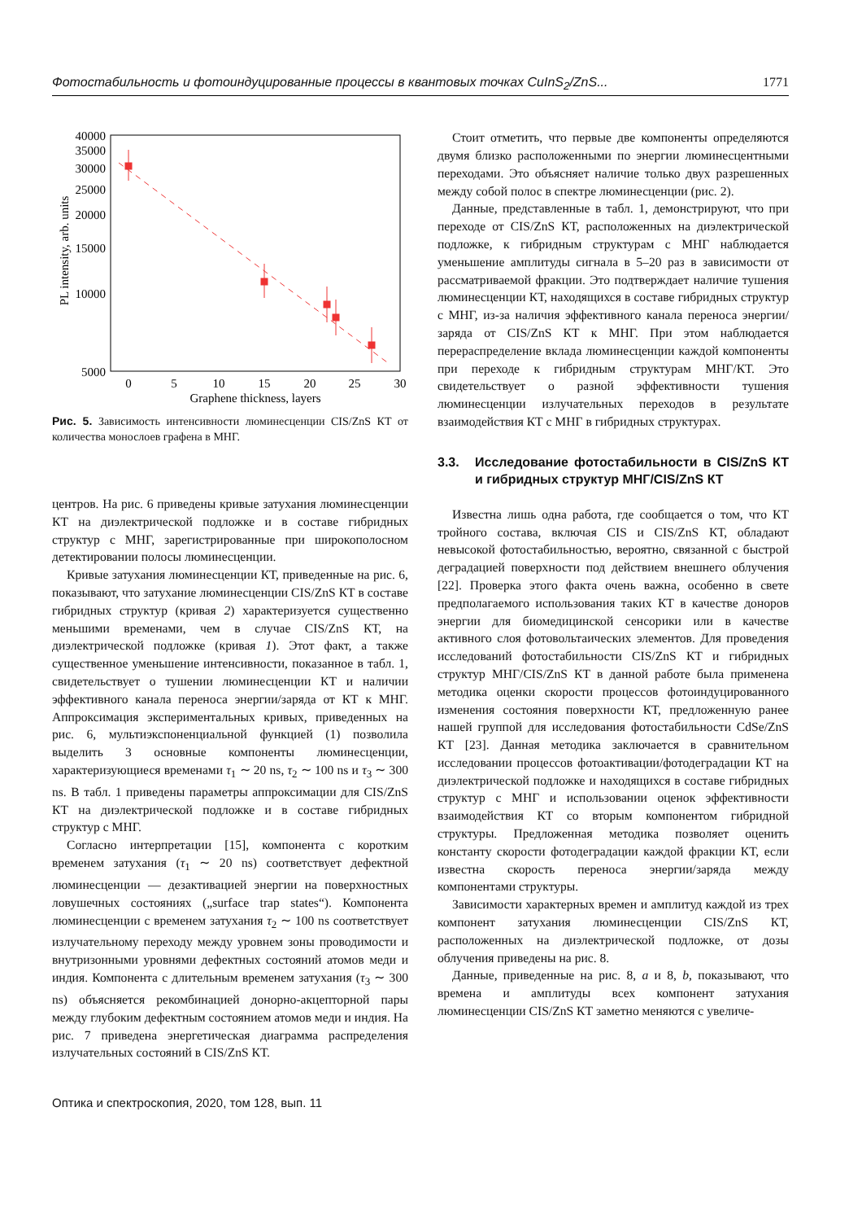Фотостабильность и фотоиндуцированные процессы в квантовых точках CuInS<sub>2</sub>/ZnS... 1771
40000
35000
30000
25000
20000
15000
10000
5000
0
5
10
15
20
25
30
Graphene thickness, layers
PL intensity, arb. units
Рис. 5. Зависимость интенсивности люминесценции CIS/ZnS КТ от количества монослоев графена в МНГ.
центров. На рис. 6 приведены кривые затухания люминесценции КТ на диэлектрической подложке и в составе гибридных структур с МНГ, зарегистрированные при широкополосном детектировании полосы люминесценции.
Кривые затухания люминесценции КТ, приведенные на рис. 6, показывают, что затухание люминесценции CIS/ZnS КТ в составе гибридных структур (кривая 2) характеризуется существенно меньшими временами, чем в случае CIS/ZnS КТ, на диэлектрической подложке (кривая 1). Этот факт, а также существенное уменьшение интенсивности, показанное в табл. 1, свидетельствует о тушении люминесценции КТ и наличии эффективного канала переноса энергии/заряда от КТ к МНГ. Аппроксимация экспериментальных кривых, приведенных на рис. 6, мультиэкспоненциальной функцией (1) позволила выделить 3 основные компоненты люминесценции, характеризующиеся временами τ<sub>1</sub> ∼ 20 ns, τ<sub>2</sub> ∼ 100 ns и τ<sub>3</sub> ∼ 300 ns. В табл. 1 приведены параметры аппроксимации для CIS/ZnS КТ на диэлектрической подложке и в составе гибридных структур с МНГ.
Согласно интерпретации [15], компонента с коротким временем затухания (τ<sub>1</sub> ∼ 20 ns) соответствует дефектной люминесценции — дезактивацией энергии на поверхностных ловушечных состояниях („surface trap states“). Компонента люминесценции с временем затухания τ<sub>2</sub> ∼ 100 ns соответствует излучательному переходу между уровнем зоны проводимости и внутризонными уровнями дефектных состояний атомов меди и индия. Компонента с длительным временем затухания (τ<sub>3</sub> ∼ 300 ns) объясняется рекомбинацией донорно-акцепторной пары между глубоким дефектным состоянием атомов меди и индия. На рис. 7 приведена энергетическая диаграмма распределения излучательных состояний в CIS/ZnS КТ.
Стоит отметить, что первые две компоненты определяются двумя близко расположенными по энергии люминесцентными переходами. Это объясняет наличие только двух разрешенных между собой полос в спектре люминесценции (рис. 2).
Данные, представленные в табл. 1, демонстрируют, что при переходе от CIS/ZnS КТ, расположенных на диэлектрической подложке, к гибридным структурам с МНГ наблюдается уменьшение амплитуды сигнала в 5–20 раз в зависимости от рассматриваемой фракции. Это подтверждает наличие тушения люминесценции КТ, находящихся в составе гибридных структур с МНГ, из-за наличия эффективного канала переноса энергии/заряда от CIS/ZnS КТ к МНГ. При этом наблюдается перераспределение вклада люминесценции каждой компоненты при переходе к гибридным структурам МНГ/КТ. Это свидетельствует о разной эффективности тушения люминесценции излучательных переходов в результате взаимодействия КТ с МНГ в гибридных структурах.
3.3. Исследование фотостабильности в CIS/ZnS КТ и гибридных структур МНГ/CIS/ZnS КТ
Известна лишь одна работа, где сообщается о том, что КТ тройного состава, включая CIS и CIS/ZnS КТ, обладают невысокой фотостабильностью, вероятно, связанной с быстрой деградацией поверхности под действием внешнего облучения [22]. Проверка этого факта очень важна, особенно в свете предполагаемого использования таких КТ в качестве доноров энергии для биомедицинской сенсорики или в качестве активного слоя фотовольтаических элементов. Для проведения исследований фотостабильности CIS/ZnS КТ и гибридных структур МНГ/CIS/ZnS КТ в данной работе была применена методика оценки скорости процессов фотоиндуцированного изменения состояния поверхности КТ, предложенную ранее нашей группой для исследования фотостабильности CdSe/ZnS КТ [23]. Данная методика заключается в сравнительном исследовании процессов фотоактивации/фотодеградации КТ на диэлектрической подложке и находящихся в составе гибридных структур с МНГ и использовании оценок эффективности взаимодействия КТ со вторым компонентом гибридной структуры. Предложенная методика позволяет оценить константу скорости фотодеградации каждой фракции КТ, если известна скорость переноса энергии/заряда между компонентами структуры.
Зависимости характерных времен и амплитуд каждой из трех компонент затухания люминесценции CIS/ZnS КТ, расположенных на диэлектрической подложке, от дозы облучения приведены на рис. 8.
Данные, приведенные на рис. 8, a и 8, b, показывают, что времена и амплитуды всех компонент затухания люминесценции CIS/ZnS КТ заметно меняются с увеличе-
Оптика и спектроскопия, 2020, том 128, вып. 11